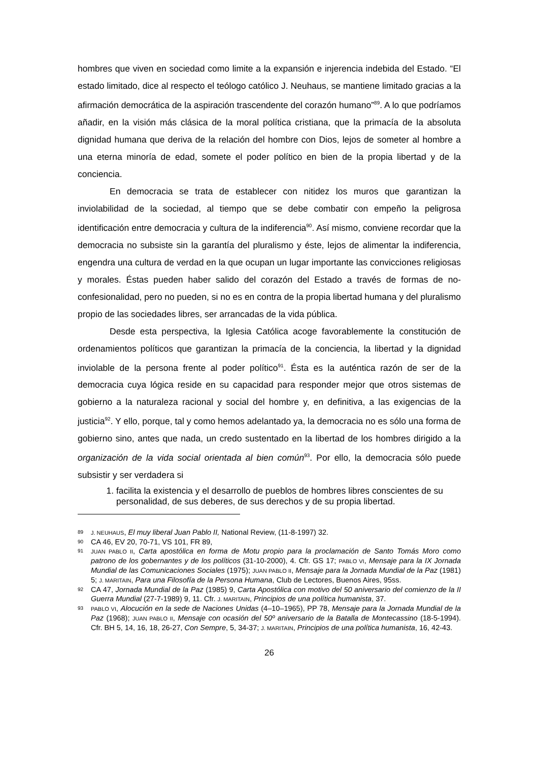hombres que viven en sociedad como limite a la expansión e injerencia indebida del Estado. “El estado limitado, dice al respecto el teólogo católico J. Neuhaus, se mantiene limitado gracias a la afirmación democrática de la aspiración trascendente del corazón humano”<sup>89</sup>. A lo que podríamos añadir, en la visión más clásica de la moral política cristiana, que la primacía de la absoluta dignidad humana que deriva de la relación del hombre con Dios, lejos de someter al hombre a una eterna minoría de edad, somete el poder político en bien de la propia libertad y de la conciencia.
En democracia se trata de establecer con nitidez los muros que garantizan la inviolabilidad de la sociedad, al tiempo que se debe combatir con empeño la peligrosa identificación entre democracia y cultura de la indiferencia<sup>90</sup>. Así mismo, conviene recordar que la democracia no subsiste sin la garantía del pluralismo y éste, lejos de alimentar la indiferencia, engendra una cultura de verdad en la que ocupan un lugar importante las convicciones religiosas y morales. Éstas pueden haber salido del corazón del Estado a través de formas de no-confesionalidad, pero no pueden, si no es en contra de la propia libertad humana y del pluralismo propio de las sociedades libres, ser arrancadas de la vida pública.
Desde esta perspectiva, la Iglesia Católica acoge favorablemente la constitución de ordenamientos políticos que garantizan la primacía de la conciencia, la libertad y la dignidad inviolable de la persona frente al poder político<sup>91</sup>. Ésta es la auténtica razón de ser de la democracia cuya lógica reside en su capacidad para responder mejor que otros sistemas de gobierno a la naturaleza racional y social del hombre y, en definitiva, a las exigencias de la justicia<sup>92</sup>. Y ello, porque, tal y como hemos adelantado ya, la democracia no es sólo una forma de gobierno sino, antes que nada, un credo sustentado en la libertad de los hombres dirigido a la organización de la vida social orientada al bien común<sup>93</sup>. Por ello, la democracia sólo puede subsistir y ser verdadera si
1. facilita la existencia y el desarrollo de pueblos de hombres libres conscientes de su personalidad, de sus deberes, de sus derechos y de su propia libertad.
89 J. NEUHAUS, El muy liberal Juan Pablo II, National Review, (11-8-1997) 32.
90 CA 46, EV 20, 70-71, VS 101, FR 89,
91 JUAN PABLO II, Carta apostólica en forma de Motu propio para la proclamación de Santo Tomás Moro como patrono de los gobernantes y de los políticos (31-10-2000), 4. Cfr. GS 17; PABLO VI, Mensaje para la IX Jornada Mundial de las Comunicaciones Sociales (1975); JUAN PABLO II, Mensaje para la Jornada Mundial de la Paz (1981) 5; J. MARITAIN, Para una Filosofía de la Persona Humana, Club de Lectores, Buenos Aires, 95ss.
92 CA 47, Jornada Mundial de la Paz (1985) 9, Carta Apostólica con motivo del 50 aniversario del comienzo de la II Guerra Mundial (27-7-1989) 9, 11. Cfr. J. MARITAIN, Principios de una política humanista, 37.
93 PABLO VI, Alocución en la sede de Naciones Unidas (4–10–1965), PP 78, Mensaje para la Jornada Mundial de la Paz (1968); JUAN PABLO II, Mensaje con ocasión del 50º aniversario de la Batalla de Montecassino (18-5-1994). Cfr. BH 5, 14, 16, 18, 26-27, Con Sempre, 5, 34-37; J. MARITAIN, Principios de una política humanista, 16, 42-43.
26